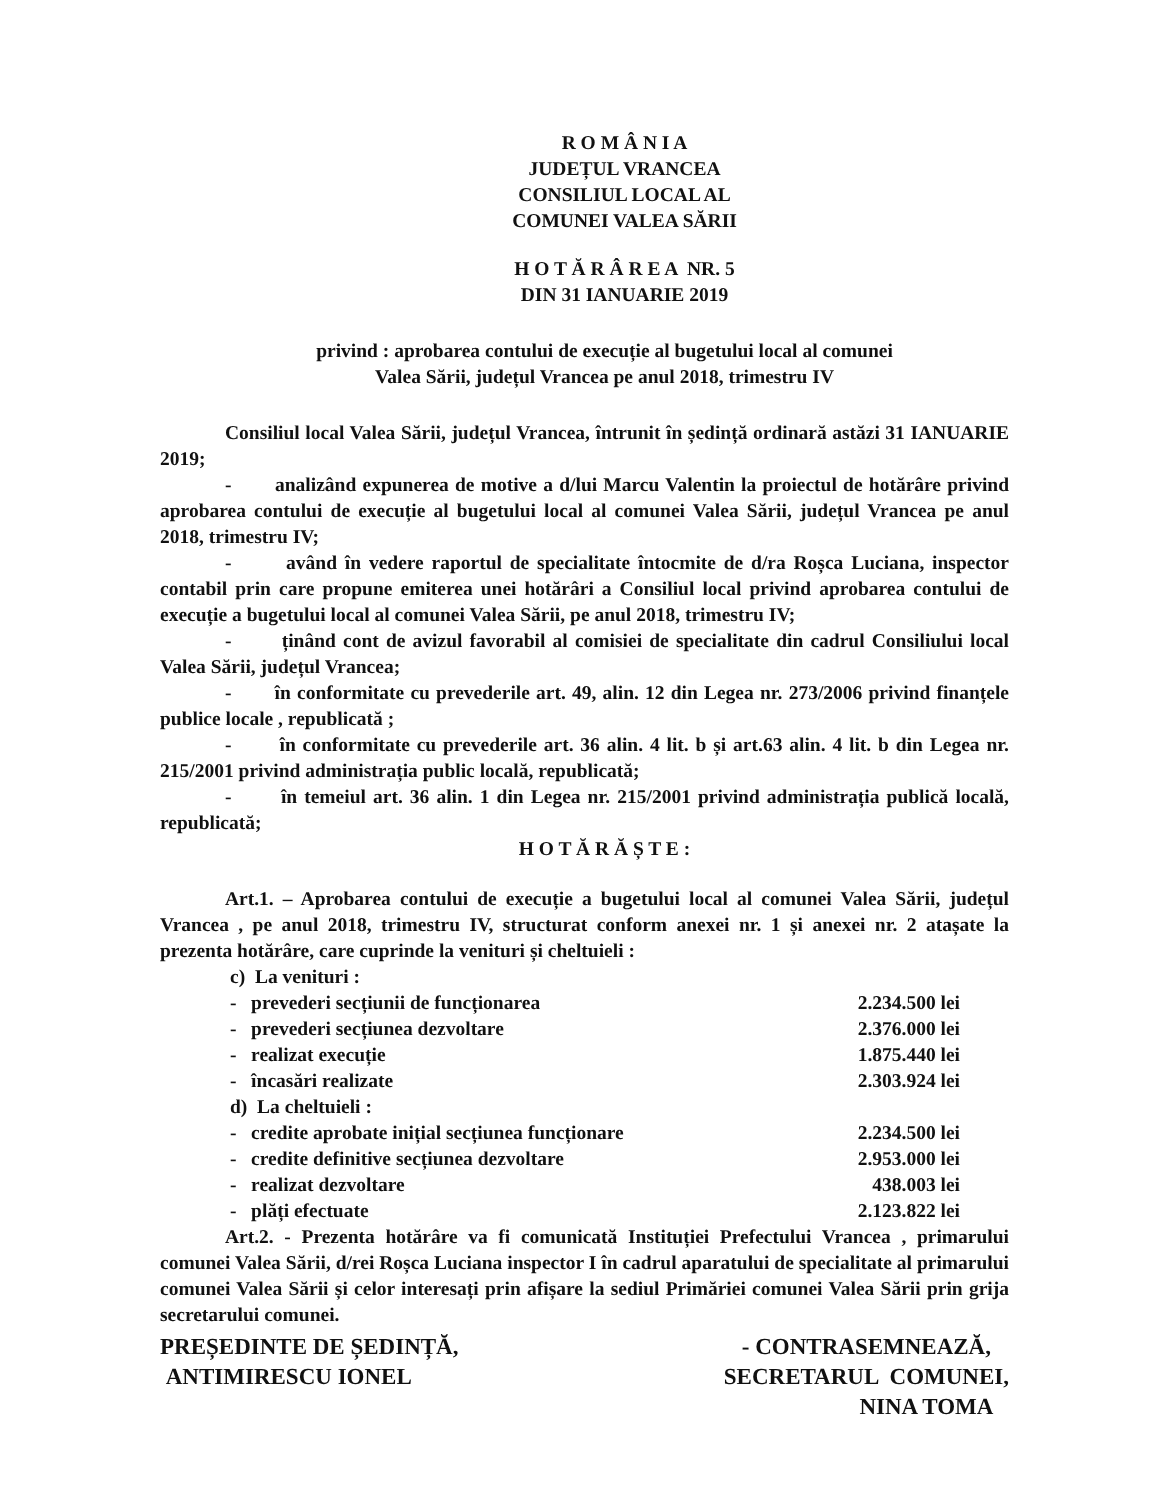R O M Â N I A
JUDEȚUL VRANCEA
CONSILIUL LOCAL AL
COMUNEI VALEA SĂRII
H O T Ă R Â R E A NR. 5
DIN 31 IANUARIE 2019
privind : aprobarea contului de execuție al bugetului local al comunei
Valea Sării, județul Vrancea pe anul 2018, trimestru IV
Consiliul local Valea Sării, județul Vrancea, întrunit în ședință ordinară astăzi 31 IANUARIE 2019;
- analizând expunerea de motive a d/lui Marcu Valentin la proiectul de hotărâre privind aprobarea contului de execuție al bugetului local al comunei Valea Sării, județul Vrancea pe anul 2018, trimestru IV;
- având în vedere raportul de specialitate întocmite de d/ra Roșca Luciana, inspector contabil prin care propune emiterea unei hotărâri a Consiliul local privind aprobarea contului de execuție a bugetului local al comunei Valea Sării, pe anul 2018, trimestru IV;
- ținând cont de avizul favorabil al comisiei de specialitate din cadrul Consiliului local Valea Sării, județul Vrancea;
- în conformitate cu prevederile art. 49, alin. 12 din Legea nr. 273/2006 privind finanțele publice locale , republicată ;
- în conformitate cu prevederile art. 36 alin. 4 lit. b și art.63 alin. 4 lit. b din Legea nr. 215/2001 privind administrația public locală, republicată;
- în temeiul art. 36 alin. 1 din Legea nr. 215/2001 privind administrația publică locală, republicată;
H O T Ă R Ă Ș T E :
Art.1. – Aprobarea contului de execuție a bugetului local al comunei Valea Sării, județul Vrancea , pe anul 2018, trimestru IV, structurat conform anexei nr. 1 și anexei nr. 2 atașate la prezenta hotărâre, care cuprinde la venituri și cheltuieli :
c) La venituri :
- prevederi secțiunii de funcționarea 2.234.500 lei
- prevederi secțiunea dezvoltare 2.376.000 lei
- realizat execuție 1.875.440 lei
- încasări realizate 2.303.924 lei
d) La cheltuieli :
- credite aprobate inițial secțiunea funcționare 2.234.500 lei
- credite definitive secțiunea dezvoltare 2.953.000 lei
- realizat dezvoltare 438.003 lei
- plăți efectuate 2.123.822 lei
Art.2. - Prezenta hotărâre va fi comunicată Instituției Prefectului Vrancea , primarului comunei Valea Sării, d/rei Roșca Luciana inspector I în cadrul aparatului de specialitate al primarului comunei Valea Sării și celor interesați prin afișare la sediul Primăriei comunei Valea Sării prin grija secretarului comunei.
PREȘEDINTE DE ȘEDINȚĂ,
ANTIMIRESCU IONEL
- CONTRASEMNEAZĂ,
SECRETARUL COMUNEI,
NINA TOMA